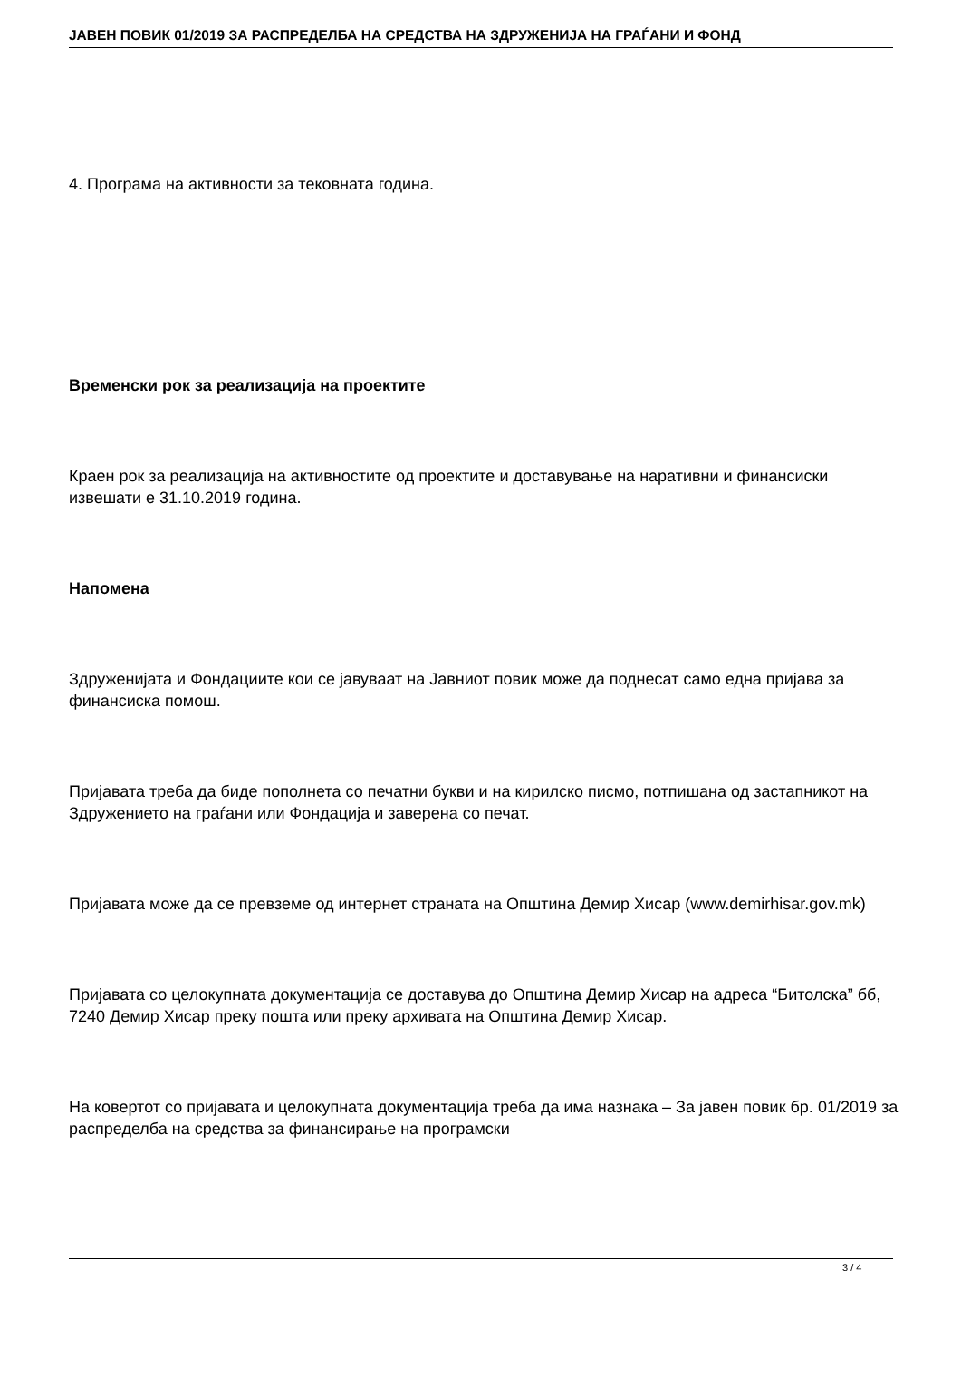JАВЕН ПОВИК 01/2019 ЗА РАСПРЕДЕЛБА НА СРЕДСТВА НА ЗДРУЖЕНИЈА НА ГРАЃАНИ И ФОНД
4. Програма на активности за тековната година.
Временски рок за реализација на проектите
Краен рок за реализација на активностите од проектите и доставување на наративни и финансиски извешати е 31.10.2019 година.
Напомена
Здруженијата и Фондациите кои се јавуваат на Јавниот повик може да поднесат само една пријава за финансиска помош.
Пријавата треба да биде пополнета со печатни букви и на кирилско писмо, потпишана од застапникот на Здружението на граѓани или Фондација и заверена со печат.
Пријавата може да се превземе од интернет страната на Општина Демир Хисар (www.demirhisar.gov.mk)
Пријавата со целокупната документација се доставува до Општина Демир Хисар на адреса “Битолска” бб, 7240 Демир Хисар преку пошта или преку архивата на Општина Демир Хисар.
На ковертот со пријавата и целокупната документација треба да има назнака – За јавен повик бр. 01/2019 за распределба на средства за финансирање на програмски
3 / 4